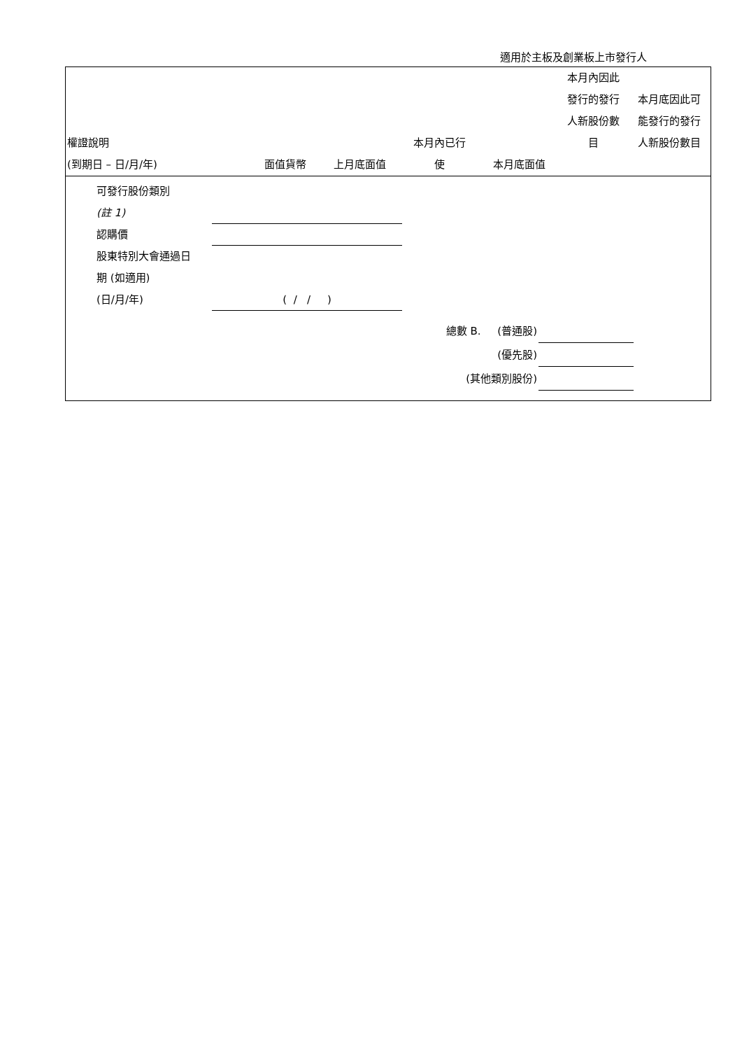適用於主板及創業板上市發行人
| 權證說明 (到期日 – 日/月/年) | 面值貨幣 | 上月底面值 | 本月內已行 使 | 本月底面值 | 本月內因此 發行的發行 人新股份數 目 | 本月底因此可 能發行的發行 人新股份數目 |
| --- | --- | --- | --- | --- | --- | --- |
可發行股份類別
(註 1)
認購價
股東特別大會通過日
期 (如適用)
(日/月/年)
( / / )
總數 B. (普通股)
(優先股)
(其他類別股份)